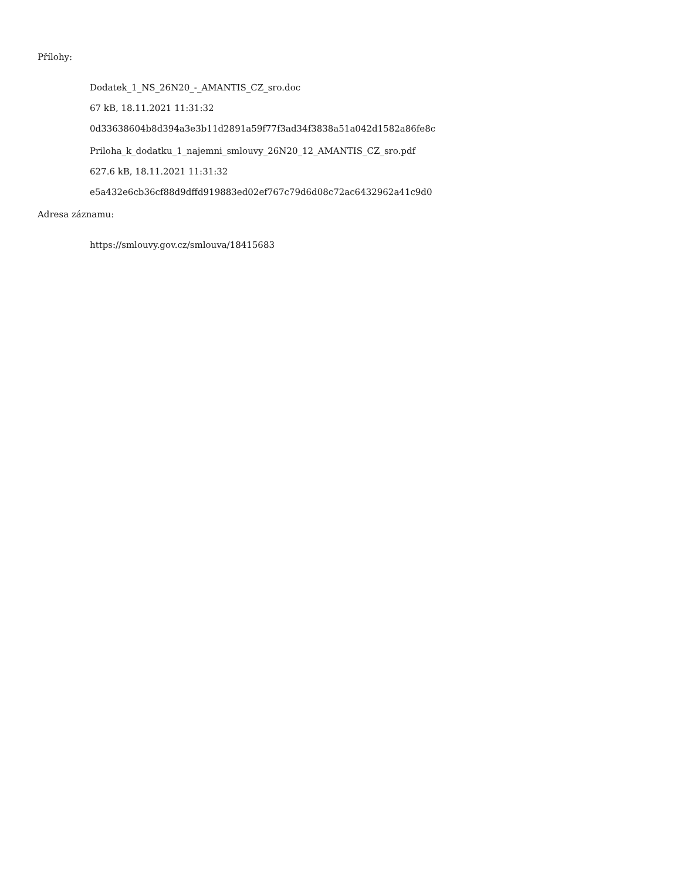Přílohy:
Dodatek_1_NS_26N20_-_AMANTIS_CZ_sro.doc
67 kB, 18.11.2021 11:31:32
0d33638604b8d394a3e3b11d2891a59f77f3ad34f3838a51a042d1582a86fe8c
Priloha_k_dodatku_1_najemni_smlouvy_26N20_12_AMANTIS_CZ_sro.pdf
627.6 kB, 18.11.2021 11:31:32
e5a432e6cb36cf88d9dffd919883ed02ef767c79d6d08c72ac6432962a41c9d0
Adresa záznamu:
https://smlouvy.gov.cz/smlouva/18415683